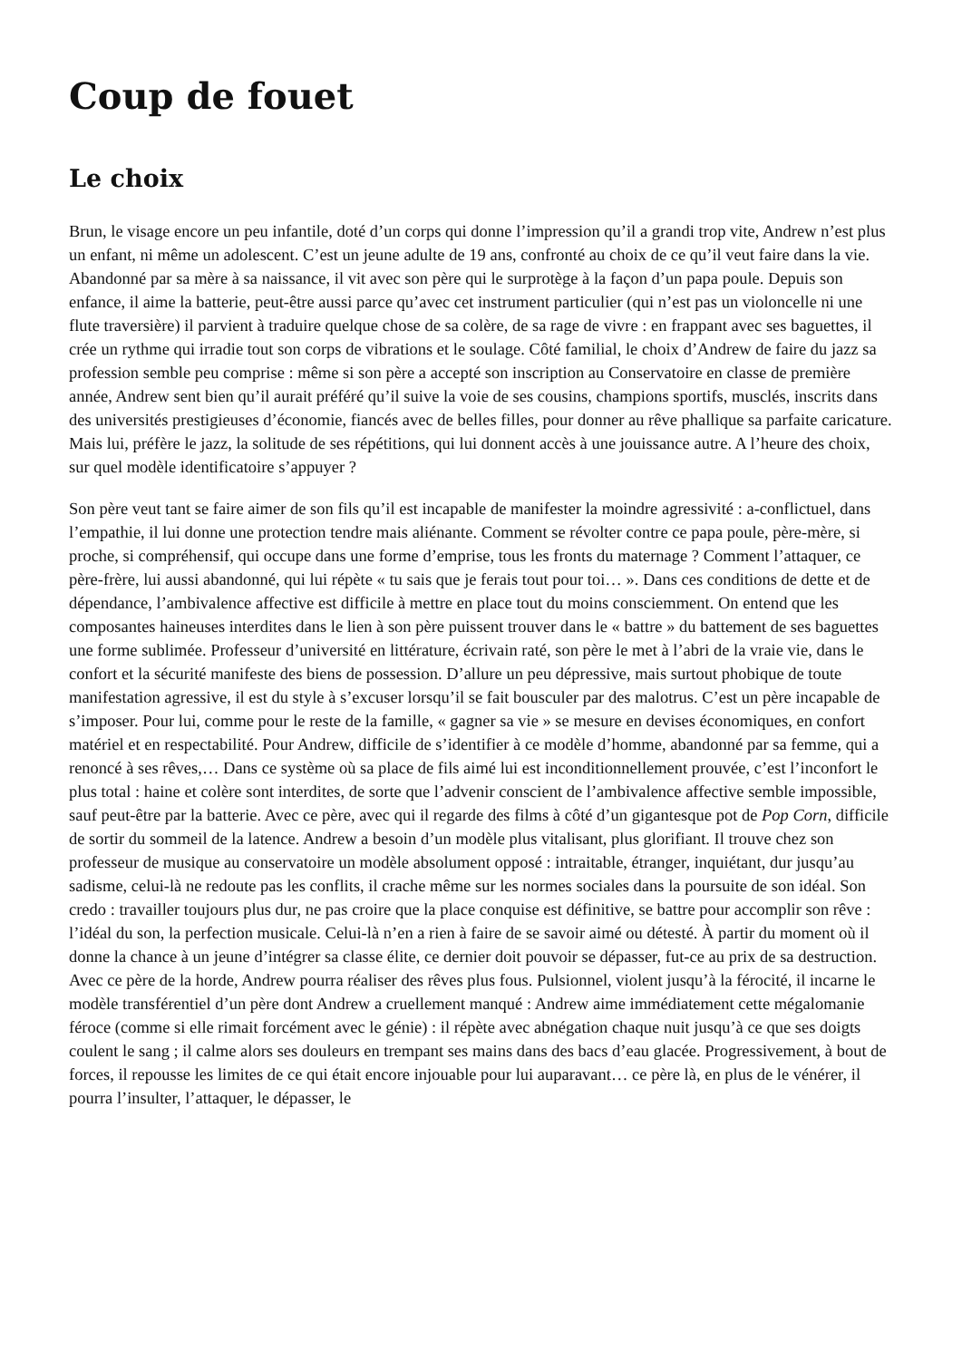Coup de fouet
Le choix
Brun, le visage encore un peu infantile, doté d’un corps qui donne l’impression qu’il a grandi trop vite, Andrew n’est plus un enfant, ni même un adolescent. C’est un jeune adulte de 19 ans, confronté au choix de ce qu’il veut faire dans la vie. Abandonné par sa mère à sa naissance, il vit avec son père qui le surprotège à la façon d’un papa poule. Depuis son enfance, il aime la batterie, peut-être aussi parce qu’avec cet instrument particulier (qui n’est pas un violoncelle ni une flute traversière) il parvient à traduire quelque chose de sa colère, de sa rage de vivre : en frappant avec ses baguettes, il crée un rythme qui irradie tout son corps de vibrations et le soulage. Côté familial, le choix d’Andrew de faire du jazz sa profession semble peu comprise : même si son père a accepté son inscription au Conservatoire en classe de première année, Andrew sent bien qu’il aurait préféré qu’il suive la voie de ses cousins, champions sportifs, musclés, inscrits dans des universités prestigieuses d’économie, fiancés avec de belles filles, pour donner au rêve phallique sa parfaite caricature. Mais lui, préfère le jazz, la solitude de ses répétitions, qui lui donnent accès à une jouissance autre. A l’heure des choix, sur quel modèle identificatoire s’appuyer ?
Son père veut tant se faire aimer de son fils qu’il est incapable de manifester la moindre agressivité : a-conflictuel, dans l’empathie, il lui donne une protection tendre mais aliénante. Comment se révolter contre ce papa poule, père-mère, si proche, si compréhensif, qui occupe dans une forme d’emprise, tous les fronts du maternage ? Comment l’attaquer, ce père-frère, lui aussi abandonné, qui lui répète « tu sais que je ferais tout pour toi… ». Dans ces conditions de dette et de dépendance, l’ambivalence affective est difficile à mettre en place tout du moins consciemment. On entend que les composantes haineuses interdites dans le lien à son père puissent trouver dans le « battre » du battement de ses baguettes une forme sublimée. Professeur d’université en littérature, écrivain raté, son père le met à l’abri de la vraie vie, dans le confort et la sécurité manifeste des biens de possession. D’allure un peu dépressive, mais surtout phobique de toute manifestation agressive, il est du style à s’excuser lorsqu’il se fait bousculer par des malotrus. C’est un père incapable de s’imposer. Pour lui, comme pour le reste de la famille, « gagner sa vie » se mesure en devises économiques, en confort matériel et en respectabilité. Pour Andrew, difficile de s’identifier à ce modèle d’homme, abandonné par sa femme, qui a renoncé à ses rêves,… Dans ce système où sa place de fils aimé lui est inconditionnellement prouvée, c’est l’inconfort le plus total : haine et colère sont interdites, de sorte que l’advenir conscient de l’ambivalence affective semble impossible, sauf peut-être par la batterie. Avec ce père, avec qui il regarde des films à côté d’un gigantesque pot de Pop Corn, difficile de sortir du sommeil de la latence. Andrew a besoin d’un modèle plus vitalisant, plus glorifiant. Il trouve chez son professeur de musique au conservatoire un modèle absolument opposé : intraitable, étranger, inquiétant, dur jusqu’au sadisme, celui-là ne redoute pas les conflits, il crache même sur les normes sociales dans la poursuite de son idéal. Son credo : travailler toujours plus dur, ne pas croire que la place conquise est définitive, se battre pour accomplir son rêve : l’idéal du son, la perfection musicale. Celui-là n’en a rien à faire de se savoir aimé ou détesté. À partir du moment où il donne la chance à un jeune d’intégrer sa classe élite, ce dernier doit pouvoir se dépasser, fut-ce au prix de sa destruction. Avec ce père de la horde, Andrew pourra réaliser des rêves plus fous. Pulsionnel, violent jusqu’à la férocité, il incarne le modèle transférentiel d’un père dont Andrew a cruellement manqué : Andrew aime immédiatement cette mégalomanie féroce (comme si elle rimait forcément avec le génie) : il répète avec abnégation chaque nuit jusqu’à ce que ses doigts coulent le sang ; il calme alors ses douleurs en trempant ses mains dans des bacs d’eau glacée. Progressivement, à bout de forces, il repousse les limites de ce qui était encore injouable pour lui auparavant… ce père là, en plus de le vénérer, il pourra l’insulter, l’attaquer, le dépasser, le